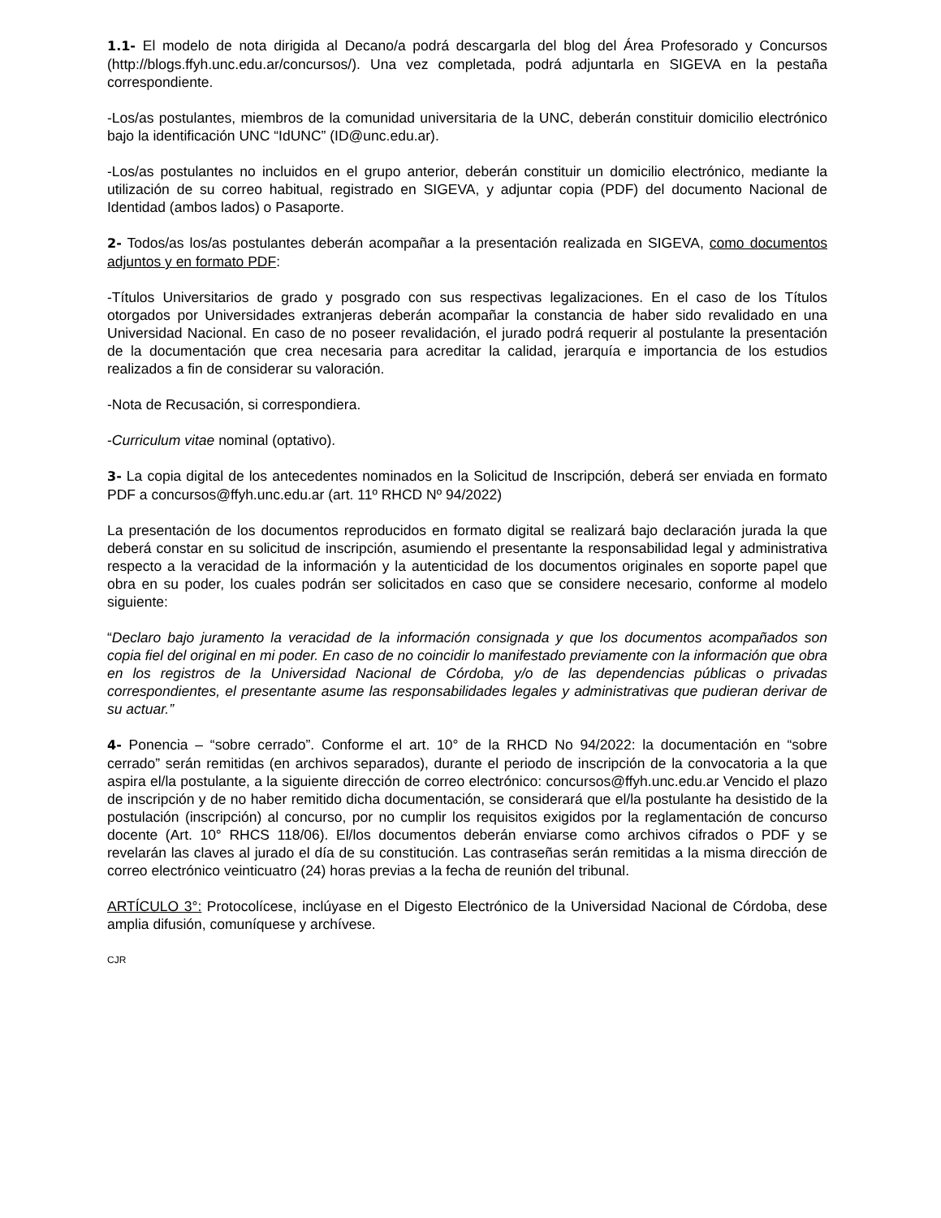1.1- El modelo de nota dirigida al Decano/a podrá descargarla del blog del Área Profesorado y Concursos (http://blogs.ffyh.unc.edu.ar/concursos/). Una vez completada, podrá adjuntarla en SIGEVA en la pestaña correspondiente.
-Los/as postulantes, miembros de la comunidad universitaria de la UNC, deberán constituir domicilio electrónico bajo la identificación UNC “IdUNC” (ID@unc.edu.ar).
-Los/as postulantes no incluidos en el grupo anterior, deberán constituir un domicilio electrónico, mediante la utilización de su correo habitual, registrado en SIGEVA, y adjuntar copia (PDF) del documento Nacional de Identidad (ambos lados) o Pasaporte.
2- Todos/as los/as postulantes deberán acompañar a la presentación realizada en SIGEVA, como documentos adjuntos y en formato PDF:
-Títulos Universitarios de grado y posgrado con sus respectivas legalizaciones. En el caso de los Títulos otorgados por Universidades extranjeras deberán acompañar la constancia de haber sido revalidado en una Universidad Nacional. En caso de no poseer revalidación, el jurado podrá requerir al postulante la presentación de la documentación que crea necesaria para acreditar la calidad, jerarquía e importancia de los estudios realizados a fin de considerar su valoración.
-Nota de Recusación, si correspondiera.
-Curriculum vitae nominal (optativo).
3- La copia digital de los antecedentes nominados en la Solicitud de Inscripción, deberá ser enviada en formato PDF a concursos@ffyh.unc.edu.ar (art. 11º RHCD Nº 94/2022)
La presentación de los documentos reproducidos en formato digital se realizará bajo declaración jurada la que deberá constar en su solicitud de inscripción, asumiendo el presentante la responsabilidad legal y administrativa respecto a la veracidad de la información y la autenticidad de los documentos originales en soporte papel que obra en su poder, los cuales podrán ser solicitados en caso que se considere necesario, conforme al modelo siguiente:
“Declaro bajo juramento la veracidad de la información consignada y que los documentos acompañados son copia fiel del original en mi poder. En caso de no coincidir lo manifestado previamente con la información que obra en los registros de la Universidad Nacional de Córdoba, y/o de las dependencias públicas o privadas correspondientes, el presentante asume las responsabilidades legales y administrativas que pudieran derivar de su actuar.”
4- Ponencia – “sobre cerrado”. Conforme el art. 10° de la RHCD No 94/2022: la documentación en “sobre cerrado” serán remitidas (en archivos separados), durante el periodo de inscripción de la convocatoria a la que aspira el/la postulante, a la siguiente dirección de correo electrónico: concursos@ffyh.unc.edu.ar Vencido el plazo de inscripción y de no haber remitido dicha documentación, se considerará que el/la postulante ha desistido de la postulación (inscripción) al concurso, por no cumplir los requisitos exigidos por la reglamentación de concurso docente (Art. 10° RHCS 118/06). El/los documentos deberán enviarse como archivos cifrados o PDF y se revelarán las claves al jurado el día de su constitución. Las contraseñas serán remitidas a la misma dirección de correo electrónico veinticuatro (24) horas previas a la fecha de reunión del tribunal.
ARTÍCULO 3°: Protocolícese, inclúyase en el Digesto Electrónico de la Universidad Nacional de Córdoba, dese amplia difusión, comuníquese y archívese.
CJR